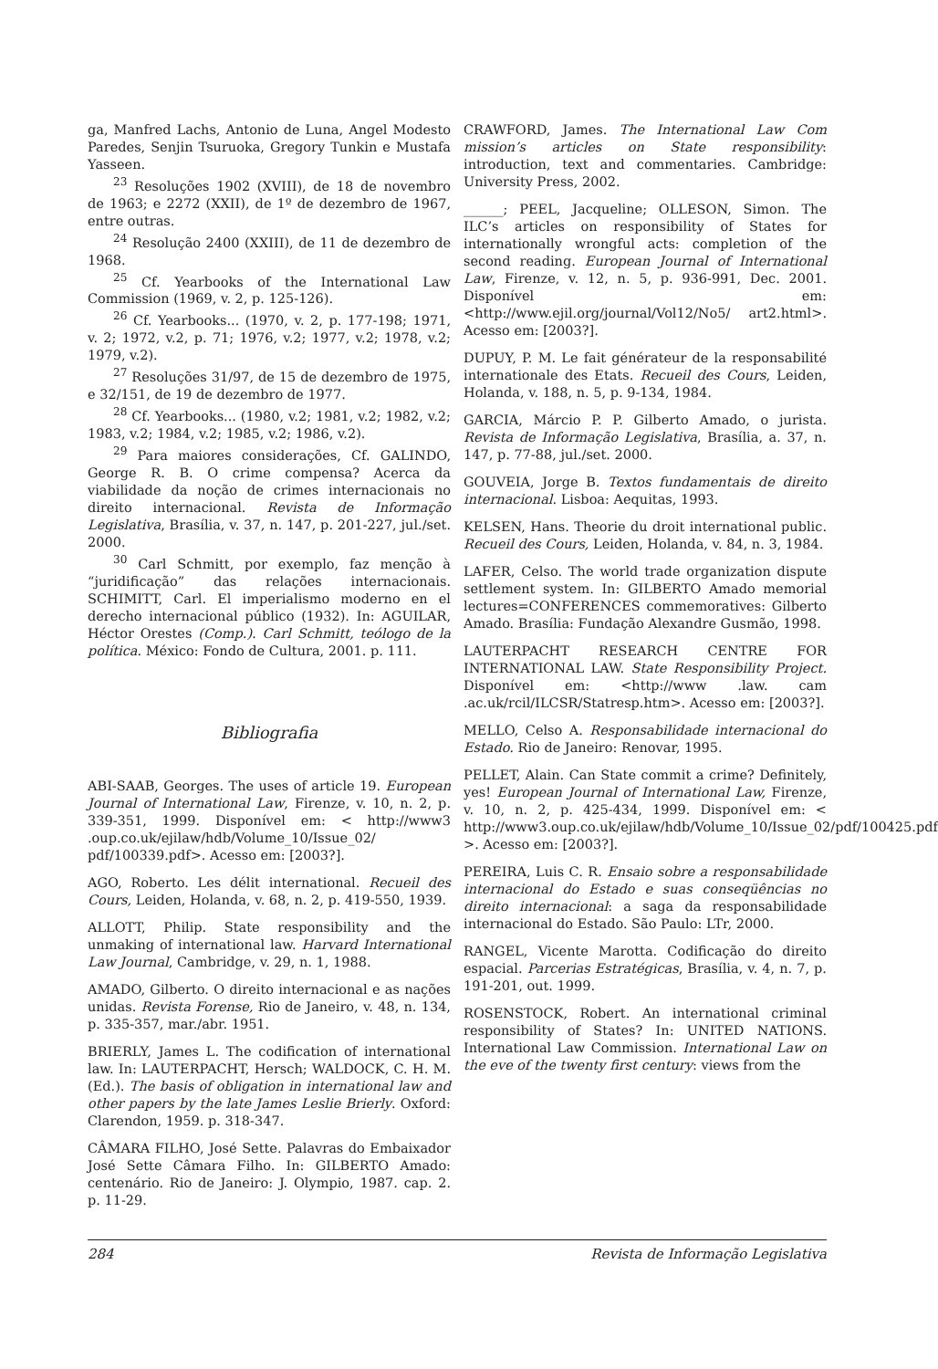ga, Manfred Lachs, Antonio de Luna, Angel Modesto Paredes, Senjin Tsuruoka, Gregory Tunkin e Mustafa Yasseen.
<sup>23</sup> Resoluções 1902 (XVIII), de 18 de novembro de 1963; e 2272 (XXII), de 1º de dezembro de 1967, entre outras.
<sup>24</sup> Resolução 2400 (XXIII), de 11 de dezembro de 1968.
<sup>25</sup> Cf. Yearbooks of the International Law Commission (1969, v. 2, p. 125-126).
<sup>26</sup> Cf. Yearbooks... (1970, v. 2, p. 177-198; 1971, v. 2; 1972, v.2, p. 71; 1976, v.2; 1977, v.2; 1978, v.2; 1979, v.2).
<sup>27</sup> Resoluções 31/97, de 15 de dezembro de 1975, e 32/151, de 19 de dezembro de 1977.
<sup>28</sup> Cf. Yearbooks... (1980, v.2; 1981, v.2; 1982, v.2; 1983, v.2; 1984, v.2; 1985, v.2; 1986, v.2).
<sup>29</sup> Para maiores considerações, Cf. GALINDO, George R. B. O crime compensa? Acerca da viabilidade da noção de crimes internacionais no direito internacional. Revista de Informação Legislativa, Brasília, v. 37, n. 147, p. 201-227, jul./set. 2000.
<sup>30</sup> Carl Schmitt, por exemplo, faz menção à “juridificação” das relações internacionais. SCHIMITT, Carl. El imperialismo moderno en el derecho internacional público (1932). In: AGUILAR, Héctor Orestes (Comp.). Carl Schmitt, teólogo de la política. México: Fondo de Cultura, 2001. p. 111.
Bibliografia
ABI-SAAB, Georges. The uses of article 19. European Journal of International Law, Firenze, v. 10, n. 2, p. 339-351, 1999. Disponível em: < http://www3 .oup.co.uk/ejilaw/hdb/Volume_10/Issue_02/ pdf/100339.pdf>. Acesso em: [2003?].
AGO, Roberto. Les délit international. Recueil des Cours, Leiden, Holanda, v. 68, n. 2, p. 419-550, 1939.
ALLOTT, Philip. State responsibility and the unmaking of international law. Harvard International Law Journal, Cambridge, v. 29, n. 1, 1988.
AMADO, Gilberto. O direito internacional e as nações unidas. Revista Forense, Rio de Janeiro, v. 48, n. 134, p. 335-357, mar./abr. 1951.
BRIERLY, James L. The codification of international law. In: LAUTERPACHT, Hersch; WALDOCK, C. H. M. (Ed.). The basis of obligation in international law and other papers by the late James Leslie Brierly. Oxford: Clarendon, 1959. p. 318-347.
CÂMARA FILHO, José Sette. Palavras do Embaixador José Sette Câmara Filho. In: GILBERTO Amado: centenário. Rio de Janeiro: J. Olympio, 1987. cap. 2. p. 11-29.
CRAWFORD, James. The International Law Com mission’s articles on State responsibility: introduction, text and commentaries. Cambridge: University Press, 2002.
______; PEEL, Jacqueline; OLLESON, Simon. The ILC’s articles on responsibility of States for internationally wrongful acts: completion of the second reading. European Journal of International Law, Firenze, v. 12, n. 5, p. 936-991, Dec. 2001. Disponível em: <http://www.ejil.org/journal/Vol12/No5/ art2.html>. Acesso em: [2003?].
DUPUY, P. M. Le fait générateur de la responsabilité internationale des Etats. Recueil des Cours, Leiden, Holanda, v. 188, n. 5, p. 9-134, 1984.
GARCIA, Márcio P. P. Gilberto Amado, o jurista. Revista de Informação Legislativa, Brasília, a. 37, n. 147, p. 77-88, jul./set. 2000.
GOUVEIA, Jorge B. Textos fundamentais de direito internacional. Lisboa: Aequitas, 1993.
KELSEN, Hans. Theorie du droit international public. Recueil des Cours, Leiden, Holanda, v. 84, n. 3, 1984.
LAFER, Celso. The world trade organization dispute settlement system. In: GILBERTO Amado memorial lectures=CONFERENCES commemoratives: Gilberto Amado. Brasília: Fundação Alexandre Gusmão, 1998.
LAUTERPACHT RESEARCH CENTRE FOR INTERNATIONAL LAW. State Responsibility Project. Disponível em: <http://www .law. cam .ac.uk/rcil/ILCSR/Statresp.htm>. Acesso em: [2003?].
MELLO, Celso A. Responsabilidade internacional do Estado. Rio de Janeiro: Renovar, 1995.
PELLET, Alain. Can State commit a crime? Definitely, yes! European Journal of International Law, Firenze, v. 10, n. 2, p. 425-434, 1999. Disponível em: < http://www3.oup.co.uk/ejilaw/hdb/Volume_10/Issue_02/pdf/100425.pdf >. Acesso em: [2003?].
PEREIRA, Luis C. R. Ensaio sobre a responsabilidade internacional do Estado e suas conseqüências no direito internacional: a saga da responsabilidade internacional do Estado. São Paulo: LTr, 2000.
RANGEL, Vicente Marotta. Codificação do direito espacial. Parcerias Estratégicas, Brasília, v. 4, n. 7, p. 191-201, out. 1999.
ROSENSTOCK, Robert. An international criminal responsibility of States? In: UNITED NATIONS. International Law Commission. International Law on the eve of the twenty first century: views from the
284 Revista de Informação Legislativa